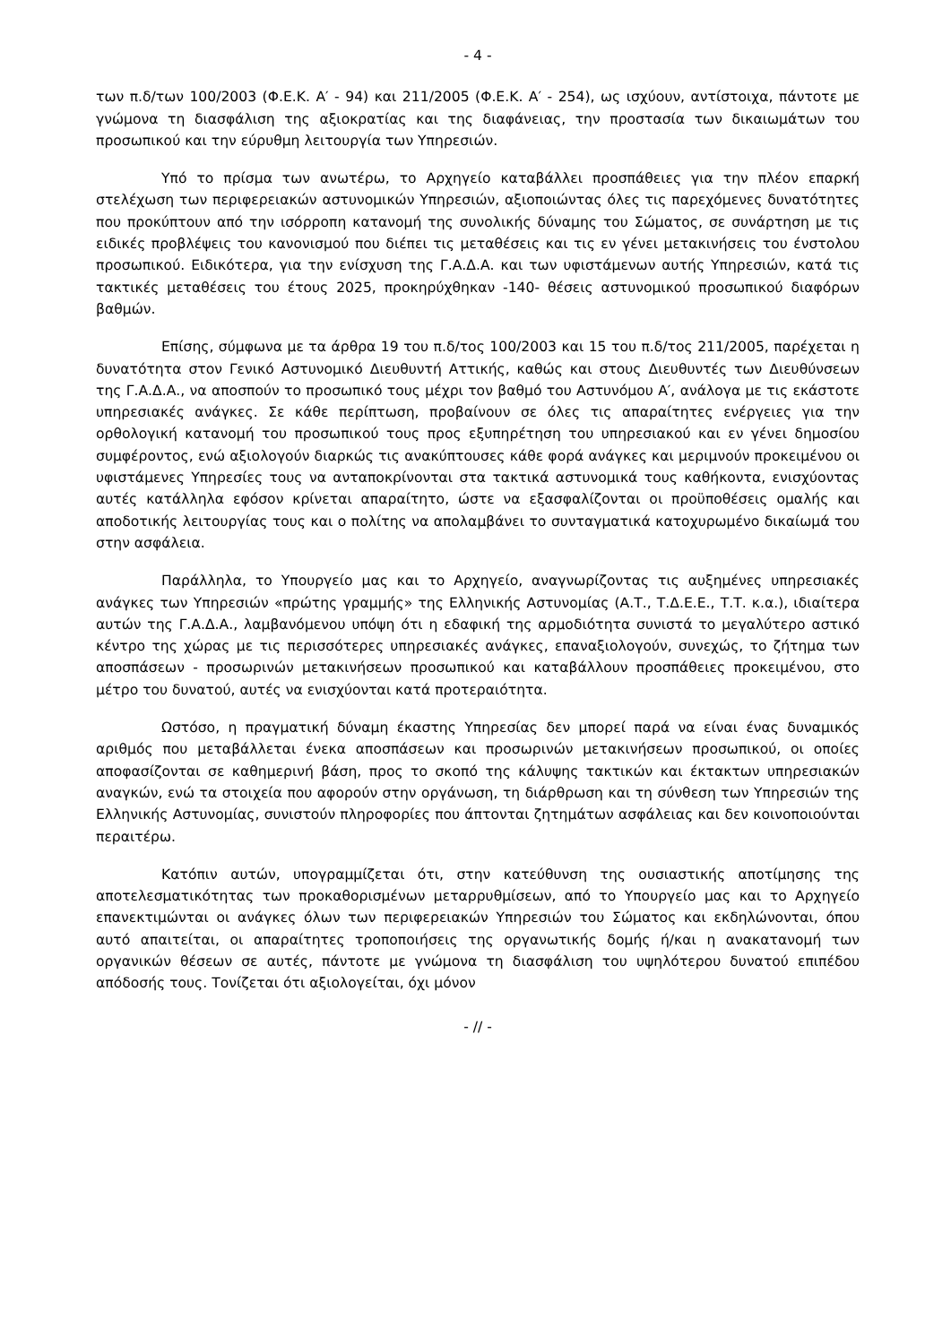- 4 -
των π.δ/των 100/2003 (Φ.Ε.Κ. Α′ - 94) και 211/2005 (Φ.Ε.Κ. Α′ - 254), ως ισχύουν, αντίστοιχα, πάντοτε με γνώμονα τη διασφάλιση της αξιοκρατίας και της διαφάνειας, την προστασία των δικαιωμάτων του προσωπικού και την εύρυθμη λειτουργία των Υπηρεσιών.
Υπό το πρίσμα των ανωτέρω, το Αρχηγείο καταβάλλει προσπάθειες για την πλέον επαρκή στελέχωση των περιφερειακών αστυνομικών Υπηρεσιών, αξιοποιώντας όλες τις παρεχόμενες δυνατότητες που προκύπτουν από την ισόρροπη κατανομή της συνολικής δύναμης του Σώματος, σε συνάρτηση με τις ειδικές προβλέψεις του κανονισμού που διέπει τις μεταθέσεις και τις εν γένει μετακινήσεις του ένστολου προσωπικού. Ειδικότερα, για την ενίσχυση της Γ.Α.Δ.Α. και των υφιστάμενων αυτής Υπηρεσιών, κατά τις τακτικές μεταθέσεις του έτους 2025, προκηρύχθηκαν -140- θέσεις αστυνομικού προσωπικού διαφόρων βαθμών.
Επίσης, σύμφωνα με τα άρθρα 19 του π.δ/τος 100/2003 και 15 του π.δ/τος 211/2005, παρέχεται η δυνατότητα στον Γενικό Αστυνομικό Διευθυντή Αττικής, καθώς και στους Διευθυντές των Διευθύνσεων της Γ.Α.Δ.Α., να αποσπούν το προσωπικό τους μέχρι τον βαθμό του Αστυνόμου Α′, ανάλογα με τις εκάστοτε υπηρεσιακές ανάγκες. Σε κάθε περίπτωση, προβαίνουν σε όλες τις απαραίτητες ενέργειες για την ορθολογική κατανομή του προσωπικού τους προς εξυπηρέτηση του υπηρεσιακού και εν γένει δημοσίου συμφέροντος, ενώ αξιολογούν διαρκώς τις ανακύπτουσες κάθε φορά ανάγκες και μεριμνούν προκειμένου οι υφιστάμενες Υπηρεσίες τους να ανταποκρίνονται στα τακτικά αστυνομικά τους καθήκοντα, ενισχύοντας αυτές κατάλληλα εφόσον κρίνεται απαραίτητο, ώστε να εξασφαλίζονται οι προϋποθέσεις ομαλής και αποδοτικής λειτουργίας τους και ο πολίτης να απολαμβάνει το συνταγματικά κατοχυρωμένο δικαίωμά του στην ασφάλεια.
Παράλληλα, το Υπουργείο μας και το Αρχηγείο, αναγνωρίζοντας τις αυξημένες υπηρεσιακές ανάγκες των Υπηρεσιών «πρώτης γραμμής» της Ελληνικής Αστυνομίας (Α.Τ., Τ.Δ.Ε.Ε., Τ.Τ. κ.α.), ιδιαίτερα αυτών της Γ.Α.Δ.Α., λαμβανόμενου υπόψη ότι η εδαφική της αρμοδιότητα συνιστά το μεγαλύτερο αστικό κέντρο της χώρας με τις περισσότερες υπηρεσιακές ανάγκες, επαναξιολογούν, συνεχώς, το ζήτημα των αποσπάσεων - προσωρινών μετακινήσεων προσωπικού και καταβάλλουν προσπάθειες προκειμένου, στο μέτρο του δυνατού, αυτές να ενισχύονται κατά προτεραιότητα.
Ωστόσο, η πραγματική δύναμη έκαστης Υπηρεσίας δεν μπορεί παρά να είναι ένας δυναμικός αριθμός που μεταβάλλεται ένεκα αποσπάσεων και προσωρινών μετακινήσεων προσωπικού, οι οποίες αποφασίζονται σε καθημερινή βάση, προς το σκοπό της κάλυψης τακτικών και έκτακτων υπηρεσιακών αναγκών, ενώ τα στοιχεία που αφορούν στην οργάνωση, τη διάρθρωση και τη σύνθεση των Υπηρεσιών της Ελληνικής Αστυνομίας, συνιστούν πληροφορίες που άπτονται ζητημάτων ασφάλειας και δεν κοινοποιούνται περαιτέρω.
Κατόπιν αυτών, υπογραμμίζεται ότι, στην κατεύθυνση της ουσιαστικής αποτίμησης της αποτελεσματικότητας των προκαθορισμένων μεταρρυθμίσεων, από το Υπουργείο μας και το Αρχηγείο επανεκτιμώνται οι ανάγκες όλων των περιφερειακών Υπηρεσιών του Σώματος και εκδηλώνονται, όπου αυτό απαιτείται, οι απαραίτητες τροποποιήσεις της οργανωτικής δομής ή/και η ανακατανομή των οργανικών θέσεων σε αυτές, πάντοτε με γνώμονα τη διασφάλιση του υψηλότερου δυνατού επιπέδου απόδοσής τους. Τονίζεται ότι αξιολογείται, όχι μόνον
- // -